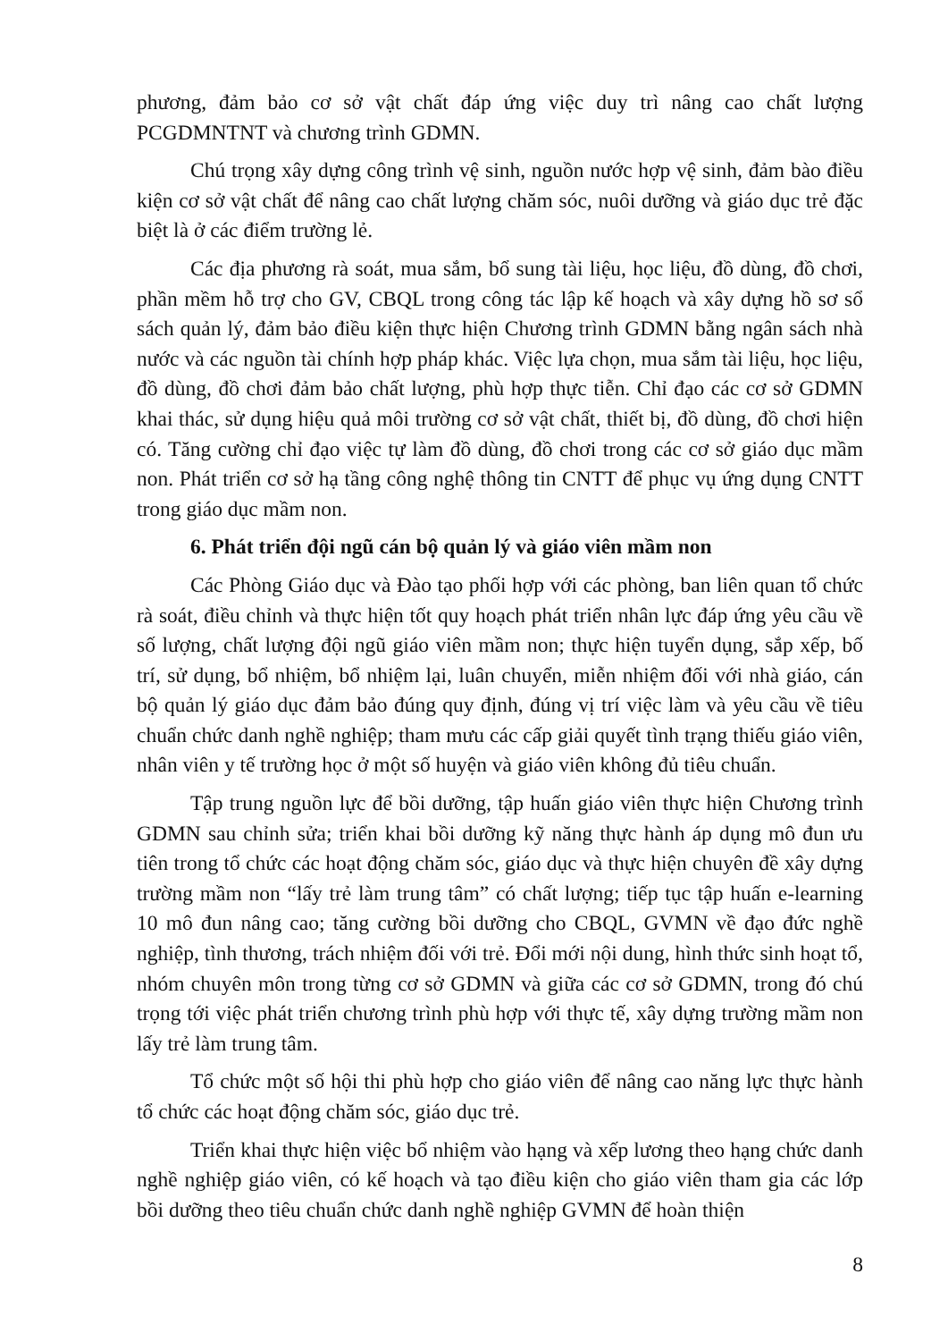phương, đảm bảo cơ sở vật chất đáp ứng việc duy trì nâng cao chất lượng PCGDMNTNT và chương trình GDMN.
Chú trọng xây dựng công trình vệ sinh, nguồn nước hợp vệ sinh, đảm bào điều kiện cơ sở vật chất để nâng cao chất lượng chăm sóc, nuôi dưỡng và giáo dục trẻ đặc biệt là ở các điểm trường lẻ.
Các địa phương rà soát, mua sắm, bổ sung tài liệu, học liệu, đồ dùng, đồ chơi, phần mềm hỗ trợ cho GV, CBQL trong công tác lập kế hoạch và xây dựng hồ sơ sổ sách quản lý, đảm bảo điều kiện thực hiện Chương trình GDMN bằng ngân sách nhà nước và các nguồn tài chính hợp pháp khác. Việc lựa chọn, mua sắm tài liệu, học liệu, đồ dùng, đồ chơi đảm bảo chất lượng, phù hợp thực tiễn. Chỉ đạo các cơ sở GDMN khai thác, sử dụng hiệu quả môi trường cơ sở vật chất, thiết bị, đồ dùng, đồ chơi hiện có. Tăng cường chỉ đạo việc tự làm đồ dùng, đồ chơi trong các cơ sở giáo dục mầm non. Phát triển cơ sở hạ tầng công nghệ thông tin CNTT để phục vụ ứng dụng CNTT trong giáo dục mầm non.
6. Phát triển đội ngũ cán bộ quản lý và giáo viên mầm non
Các Phòng Giáo dục và Đào tạo phối hợp với các phòng, ban liên quan tổ chức rà soát, điều chỉnh và thực hiện tốt quy hoạch phát triển nhân lực đáp ứng yêu cầu về số lượng, chất lượng đội ngũ giáo viên mầm non; thực hiện tuyển dụng, sắp xếp, bố trí, sử dụng, bổ nhiệm, bổ nhiệm lại, luân chuyển, miễn nhiệm đối với nhà giáo, cán bộ quản lý giáo dục đảm bảo đúng quy định, đúng vị trí việc làm và yêu cầu về tiêu chuẩn chức danh nghề nghiệp; tham mưu các cấp giải quyết tình trạng thiếu giáo viên, nhân viên y tế trường học ở một số huyện và giáo viên không đủ tiêu chuẩn.
Tập trung nguồn lực để bồi dưỡng, tập huấn giáo viên thực hiện Chương trình GDMN sau chỉnh sửa; triển khai bồi dưỡng kỹ năng thực hành áp dụng mô đun ưu tiên trong tổ chức các hoạt động chăm sóc, giáo dục và thực hiện chuyên đề xây dựng trường mầm non “lấy trẻ làm trung tâm” có chất lượng; tiếp tục tập huấn e-learning 10 mô đun nâng cao; tăng cường bồi dưỡng cho CBQL, GVMN về đạo đức nghề nghiệp, tình thương, trách nhiệm đối với trẻ. Đổi mới nội dung, hình thức sinh hoạt tổ, nhóm chuyên môn trong từng cơ sở GDMN và giữa các cơ sở GDMN, trong đó chú trọng tới việc phát triển chương trình phù hợp với thực tế, xây dựng trường mầm non lấy trẻ làm trung tâm.
Tổ chức một số hội thi phù hợp cho giáo viên để nâng cao năng lực thực hành tổ chức các hoạt động chăm sóc, giáo dục trẻ.
Triển khai thực hiện việc bổ nhiệm vào hạng và xếp lương theo hạng chức danh nghề nghiệp giáo viên, có kế hoạch và tạo điều kiện cho giáo viên tham gia các lớp bồi dưỡng theo tiêu chuẩn chức danh nghề nghiệp GVMN để hoàn thiện
8